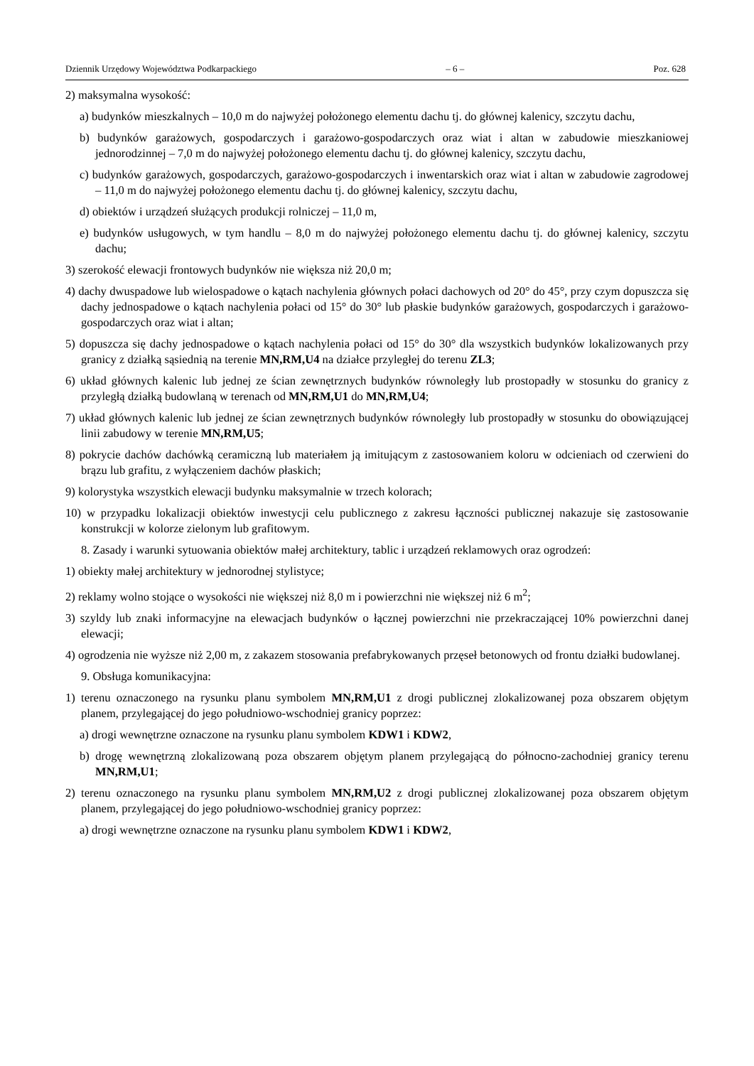Dziennik Urzędowy Województwa Podkarpackiego – 6 – Poz. 628
2) maksymalna wysokość:
a) budynków mieszkalnych – 10,0 m do najwyżej położonego elementu dachu tj. do głównej kalenicy, szczytu dachu,
b) budynków garażowych, gospodarczych i garażowo-gospodarczych oraz wiat i altan w zabudowie mieszkaniowej jednorodzinnej – 7,0 m do najwyżej położonego elementu dachu tj. do głównej kalenicy, szczytu dachu,
c) budynków garażowych, gospodarczych, garażowo-gospodarczych i inwentarskich oraz wiat i altan w zabudowie zagrodowej – 11,0 m do najwyżej położonego elementu dachu tj. do głównej kalenicy, szczytu dachu,
d) obiektów i urządzeń służących produkcji rolniczej – 11,0 m,
e) budynków usługowych, w tym handlu – 8,0 m do najwyżej położonego elementu dachu tj. do głównej kalenicy, szczytu dachu;
3) szerokość elewacji frontowych budynków nie większa niż 20,0 m;
4) dachy dwuspadowe lub wielospadowe o kątach nachylenia głównych połaci dachowych od 20° do 45°, przy czym dopuszcza się dachy jednospadowe o kątach nachylenia połaci od 15° do 30° lub płaskie budynków garażowych, gospodarczych i garażowo-gospodarczych oraz wiat i altan;
5) dopuszcza się dachy jednospadowe o kątach nachylenia połaci od 15° do 30° dla wszystkich budynków lokalizowanych przy granicy z działką sąsiednią na terenie MN,RM,U4 na działce przyległej do terenu ZL3;
6) układ głównych kalenic lub jednej ze ścian zewnętrznych budynków równoległy lub prostopadły w stosunku do granicy z przyległą działką budowlaną w terenach od MN,RM,U1 do MN,RM,U4;
7) układ głównych kalenic lub jednej ze ścian zewnętrznych budynków równoległy lub prostopadły w stosunku do obowiązującej linii zabudowy w terenie MN,RM,U5;
8) pokrycie dachów dachówką ceramiczną lub materiałem ją imitującym z zastosowaniem koloru w odcieniach od czerwieni do brązu lub grafitu, z wyłączeniem dachów płaskich;
9) kolorystyka wszystkich elewacji budynku maksymalnie w trzech kolorach;
10) w przypadku lokalizacji obiektów inwestycji celu publicznego z zakresu łączności publicznej nakazuje się zastosowanie konstrukcji w kolorze zielonym lub grafitowym.
8. Zasady i warunki sytuowania obiektów małej architektury, tablic i urządzeń reklamowych oraz ogrodzeń:
1) obiekty małej architektury w jednorodnej stylistyce;
2) reklamy wolno stojące o wysokości nie większej niż 8,0 m i powierzchni nie większej niż 6 m<sup>2</sup>;
3) szyldy lub znaki informacyjne na elewacjach budynków o łącznej powierzchni nie przekraczającej 10% powierzchni danej elewacji;
4) ogrodzenia nie wyższe niż 2,00 m, z zakazem stosowania prefabrykowanych przęseł betonowych od frontu działki budowlanej.
9. Obsługa komunikacyjna:
1) terenu oznaczonego na rysunku planu symbolem MN,RM,U1 z drogi publicznej zlokalizowanej poza obszarem objętym planem, przylegającej do jego południowo-wschodniej granicy poprzez:
a) drogi wewnętrzne oznaczone na rysunku planu symbolem KDW1 i KDW2,
b) drogę wewnętrzną zlokalizowaną poza obszarem objętym planem przylegającą do północno-zachodniej granicy terenu MN,RM,U1;
2) terenu oznaczonego na rysunku planu symbolem MN,RM,U2 z drogi publicznej zlokalizowanej poza obszarem objętym planem, przylegającej do jego południowo-wschodniej granicy poprzez:
a) drogi wewnętrzne oznaczone na rysunku planu symbolem KDW1 i KDW2,